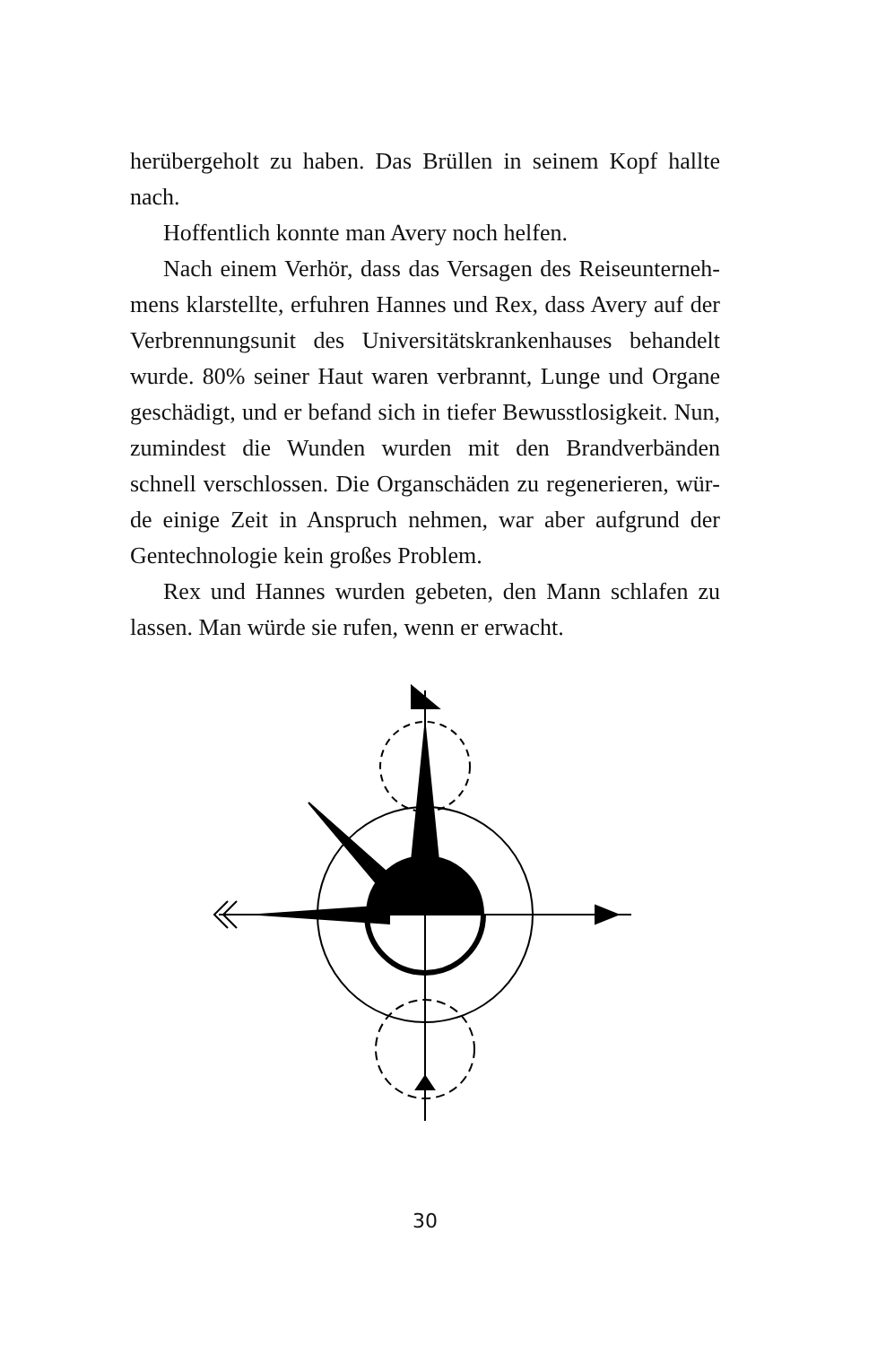herübergeholt zu haben. Das Brüllen in seinem Kopf hallte nach.
Hoffentlich konnte man Avery noch helfen.
Nach einem Verhör, dass das Versagen des Reiseunterneh­mens klarstellte, erfuhren Hannes und Rex, dass Avery auf der Verbrennungsunit des Universitätskrankenhauses behandelt wurde. 80% seiner Haut waren verbrannt, Lunge und Organe geschädigt, und er befand sich in tiefer Bewusstlosigkeit. Nun, zumindest die Wunden wurden mit den Brandverbänden schnell verschlossen. Die Organschäden zu regenerieren, wür­de einige Zeit in Anspruch nehmen, war aber aufgrund der Gentechnologie kein großes Problem.
Rex und Hannes wurden gebeten, den Mann schlafen zu lassen. Man würde sie rufen, wenn er erwacht.
30